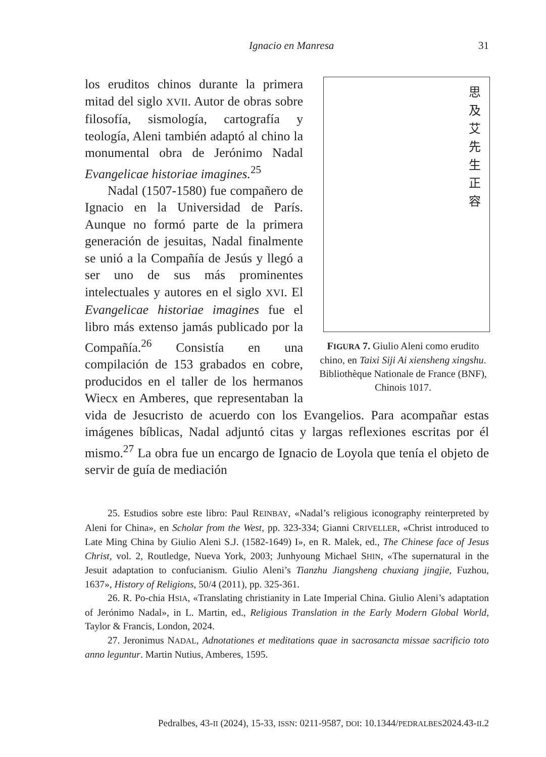Ignacio en Manresa 31
思及艾先生正容
FIGURA 7. Giulio Aleni como erudito chino, en Taixi Siji Ai xiensheng xingshu. Bibliothèque Nationale de France (BNF), Chinois 1017.
los eruditos chinos durante la primera mitad del siglo XVII. Autor de obras sobre filosofía, sismología, cartografía y teología, Aleni también adaptó al chino la monumental obra de Jerónimo Nadal Evangelicae historiae imagines.<sup>25</sup>
Nadal (1507-1580) fue compañero de Ignacio en la Universidad de París. Aunque no formó parte de la primera generación de jesuitas, Nadal finalmente se unió a la Compañía de Jesús y llegó a ser uno de sus más prominentes intelectuales y autores en el siglo XVI. El Evangelicae historiae imagines fue el libro más extenso jamás publicado por la Compañía.<sup>26</sup> Consistía en una compilación de 153 grabados en cobre, producidos en el taller de los hermanos Wiecx en Amberes, que representaban la vida de Jesucristo de acuerdo con los Evangelios. Para acompañar estas imágenes bíblicas, Nadal adjuntó citas y largas reflexiones escritas por él mismo.<sup>27</sup> La obra fue un encargo de Ignacio de Loyola que tenía el objeto de servir de guía de mediación
25. Estudios sobre este libro: Paul REINBAY, «Nadal’s religious iconography reinterpreted by Aleni for China», en Scholar from the West, pp. 323-334; Gianni CRIVELLER, «Christ introduced to Late Ming China by Giulio Aleni S.J. (1582-1649) I», en R. Malek, ed., The Chinese face of Jesus Christ, vol. 2, Routledge, Nueva York, 2003; Junhyoung Michael SHIN, «The supernatural in the Jesuit adaptation to confucianism. Giulio Aleni’s Tianzhu Jiangsheng chuxiang jingjie, Fuzhou, 1637», History of Religions, 50/4 (2011), pp. 325-361.
26. R. Po-chia HSIA, «Translating christianity in Late Imperial China. Giulio Aleni’s adaptation of Jerónimo Nadal», in L. Martin, ed., Religious Translation in the Early Modern Global World, Taylor & Francis, London, 2024.
27. Jeronimus NADAL, Adnotationes et meditations quae in sacrosancta missae sacrificio toto anno leguntur. Martin Nutius, Amberes, 1595.
Pedralbes, 43-II (2024), 15-33, ISSN: 0211-9587, DOI: 10.1344/PEDRALBES2024.43-II.2